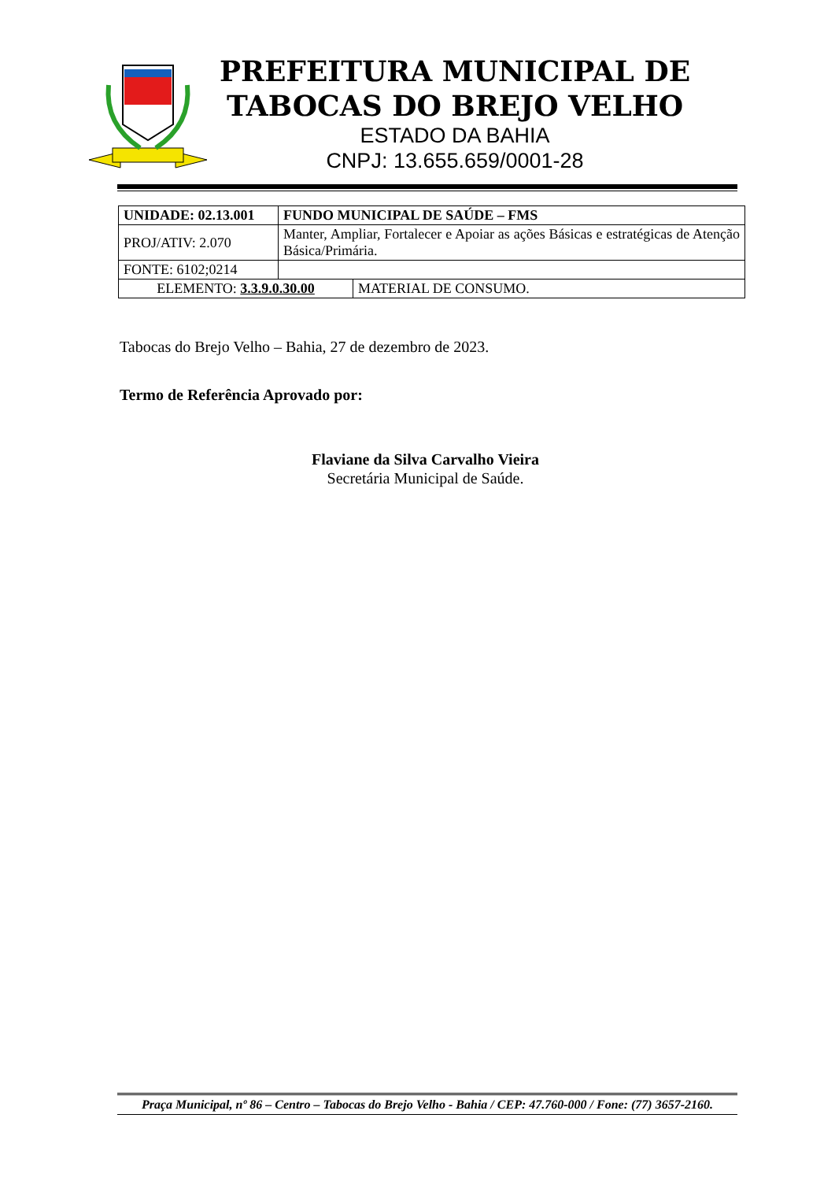PREFEITURA MUNICIPAL DE
TABOCAS DO BREJO VELHO
ESTADO DA BAHIA
CNPJ: 13.655.659/0001-28
| UNIDADE: 02.13.001 | FUNDO MUNICIPAL DE SAÚDE – FMS | |
| PROJ/ATIV: 2.070 | Manter, Ampliar, Fortalecer e Apoiar as ações Básicas e estratégicas de Atenção Básica/Primária. | |
| FONTE: 6102;0214 | | |
| ELEMENTO: 3.3.9.0.30.00 | | MATERIAL DE CONSUMO. |
Tabocas do Brejo Velho – Bahia, 27 de dezembro de 2023.
Termo de Referência Aprovado por:
Flaviane da Silva Carvalho Vieira
Secretária Municipal de Saúde.
Praça Municipal, nº 86 – Centro – Tabocas do Brejo Velho - Bahia / CEP: 47.760-000 / Fone: (77) 3657-2160.